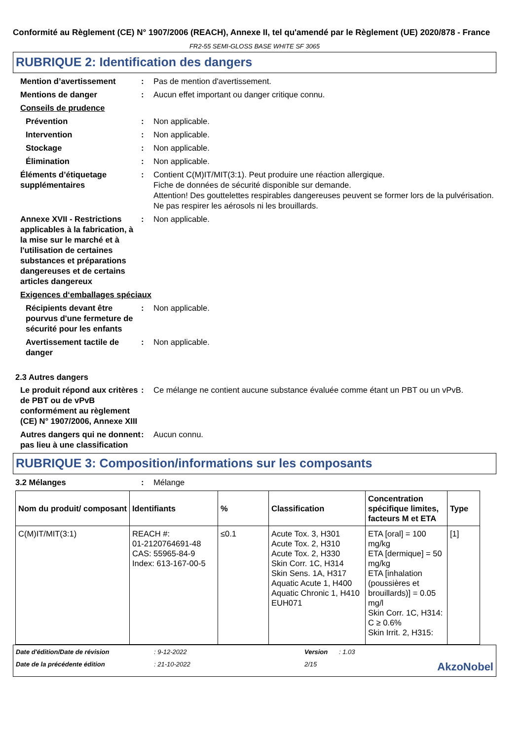Conformité au Règlement (CE) N° 1907/2006 (REACH), Annexe II, tel qu'amendé par le Règlement (UE) 2020/878 - France
FR2-55 SEMI-GLOSS BASE WHITE SF 3065
RUBRIQUE 2: Identification des dangers
Mention d’avertissement : Pas de mention d'avertissement.
Mentions de danger : Aucun effet important ou danger critique connu.
Conseils de prudence
Prévention : Non applicable.
Intervention : Non applicable.
Stockage : Non applicable.
Élimination : Non applicable.
Éléments d’étiquetage supplémentaires
: Contient C(M)IT/MIT(3:1). Peut produire une réaction allergique.
Fiche de données de sécurité disponible sur demande.
Attention! Des gouttelettes respirables dangereuses peuvent se former lors de la pulvérisation. Ne pas respirer les aérosols ni les brouillards.
Annexe XVII - Restrictions applicables à la fabrication, à la mise sur le marché et à l'utilisation de certaines substances et préparations dangereuses et de certains articles dangereux
: Non applicable.
Exigences d‘emballages spéciaux
Récipients devant être pourvus d'une fermeture de sécurité pour les enfants
: Non applicable.
Avertissement tactile de danger
: Non applicable.
2.3 Autres dangers
Le produit répond aux critères de PBT ou de vPvB conformément au règlement (CE) N° 1907/2006, Annexe XIII
: Ce mélange ne contient aucune substance évaluée comme étant un PBT ou un vPvB.
Autres dangers qui ne donnent pas lieu à une classification
: Aucun connu.
RUBRIQUE 3: Composition/informations sur les composants
3.2 Mélanges : Mélange
| Nom du produit/ composant | Identifiants | % | Classification | Concentration spécifique limites, facteurs M et ETA | Type |
| --- | --- | --- | --- | --- | --- |
| C(M)IT/MIT(3:1) | REACH #: 01-2120764691-48 CAS: 55965-84-9 Index: 613-167-00-5 | ≤0.1 | Acute Tox. 3, H301 Acute Tox. 2, H310 Acute Tox. 2, H330 Skin Corr. 1C, H314 Skin Sens. 1A, H317 Aquatic Acute 1, H400 Aquatic Chronic 1, H410 EUH071 | ETA [oral] = 100 mg/kg ETA [dermique] = 50 mg/kg ETA [inhalation (poussières et brouillards)] = 0.05 mg/l Skin Corr. 1C, H314: C ≥ 0.6% Skin Irrit. 2, H315: | [1] |
Date d'édition/Date de révision: 9-12-2022 Version: 1.03 Date de la précédente édition: 21-10-2022 2/15 AkzoNobel